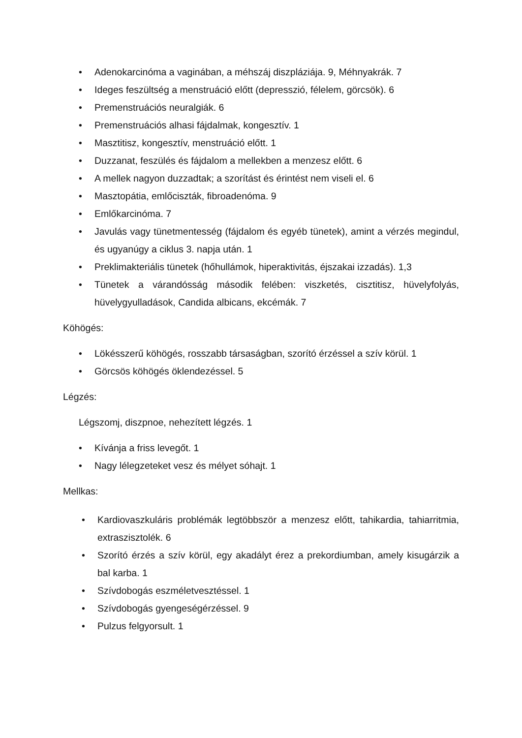• Adenokarcinóma a vaginában, a méhszáj diszpláziája. 9, Méhnyakrák. 7
• Ideges feszültség a menstruáció előtt (depresszió, félelem, görcsök). 6
• Premenstruációs neuralgiák. 6
• Premenstruációs alhasi fájdalmak, kongesztív. 1
• Masztitisz, kongesztív, menstruáció előtt. 1
• Duzzanat, feszülés és fájdalom a mellekben a menzesz előtt. 6
• A mellek nagyon duzzadtak; a szorítást és érintést nem viseli el. 6
• Masztopátia, emlőciszták, fibroadenóma. 9
• Emlőkarcinóma. 7
• Javulás vagy tünetmentesség (fájdalom és egyéb tünetek), amint a vérzés megindul, és ugyanúgy a ciklus 3. napja után. 1
• Preklimakteriális tünetek (hőhullámok, hiperaktivitás, éjszakai izzadás). 1,3
• Tünetek a várandósság második felében: viszketés, cisztitisz, hüvelyfolyás, hüvelygyulladások, Candida albicans, ekcémák. 7
Köhögés:
• Lökésszerű köhögés, rosszabb társaságban, szorító érzéssel a szív körül. 1
• Görcsös köhögés öklendezéssel. 5
Légzés:
Légszomj, diszpnoe, nehezített légzés. 1
• Kívánja a friss levegőt. 1
• Nagy lélegzeteket vesz és mélyet sóhajt. 1
Mellkas:
• Kardiovaszkuláris problémák legtöbbször a menzesz előtt, tahikardia, tahiarritmia, extraszisztolék. 6
• Szorító érzés a szív körül, egy akadályt érez a prekordiumban, amely kisugárzik a bal karba. 1
• Szívdobogás eszméletvesztéssel. 1
• Szívdobogás gyengeségérzéssel. 9
• Pulzus felgyorsult. 1